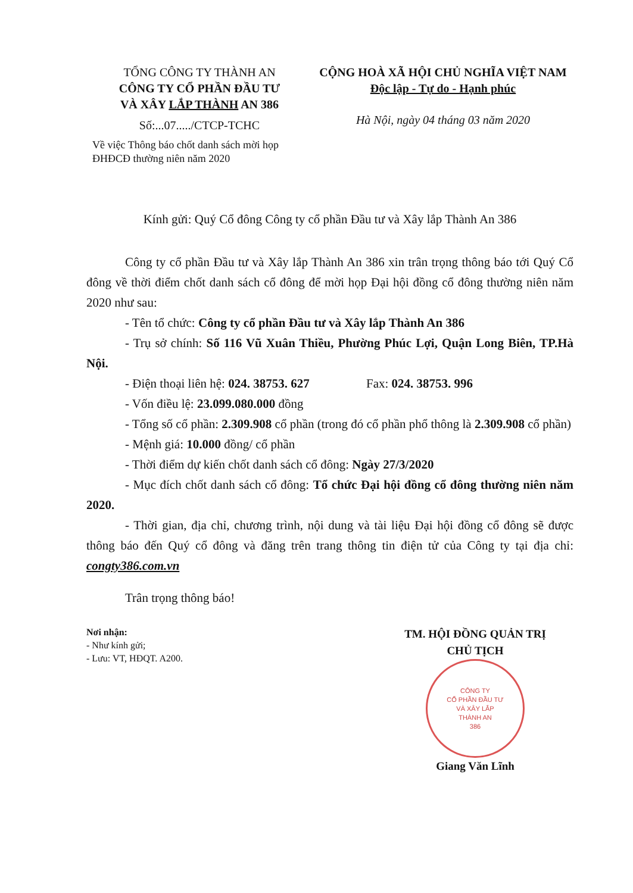TỔNG CÔNG TY THÀNH AN
CÔNG TY CỔ PHẦN ĐẦU TƯ
VÀ XÂY LẮP THÀNH AN 386
Số:...07...../CTCP-TCHC
Về việc Thông báo chốt danh sách mời họp ĐHĐCĐ thường niên năm 2020
CỘNG HOÀ XÃ HỘI CHỦ NGHĨA VIỆT NAM
Độc lập - Tự do - Hạnh phúc
Hà Nội, ngày 04 tháng 03 năm 2020
Kính gửi: Quý Cổ đông Công ty cổ phần Đầu tư và Xây lắp Thành An 386
Công ty cổ phần Đầu tư và Xây lắp Thành An 386 xin trân trọng thông báo tới Quý Cổ đông về thời điểm chốt danh sách cổ đông để mời họp Đại hội đồng cổ đông thường niên năm 2020 như sau:
- Tên tổ chức: Công ty cổ phần Đầu tư và Xây lắp Thành An 386
- Trụ sở chính: Số 116 Vũ Xuân Thiều, Phường Phúc Lợi, Quận Long Biên, TP.Hà Nội.
- Điện thoại liên hệ: 024. 38753. 627 Fax: 024. 38753. 996
- Vốn điều lệ: 23.099.080.000 đồng
- Tổng số cổ phần: 2.309.908 cổ phần (trong đó cổ phần phổ thông là 2.309.908 cổ phần)
- Mệnh giá: 10.000 đồng/ cổ phần
- Thời điểm dự kiến chốt danh sách cổ đông: Ngày 27/3/2020
- Mục đích chốt danh sách cổ đông: Tổ chức Đại hội đồng cổ đông thường niên năm 2020.
- Thời gian, địa chỉ, chương trình, nội dung và tài liệu Đại hội đồng cổ đông sẽ được thông báo đến Quý cổ đông và đăng trên trang thông tin điện tử của Công ty tại địa chỉ: congty386.com.vn
Trân trọng thông báo!
Nơi nhận:
- Như kính gửi;
- Lưu: VT, HĐQT. A200.
TM. HỘI ĐỒNG QUẢN TRỊ
CHỦ TỊCH
CÔNG TY
CỔ PHẦN ĐẦU TƯ
VÀ XÂY LẮP
THÀNH AN
386
Giang Văn Lĩnh